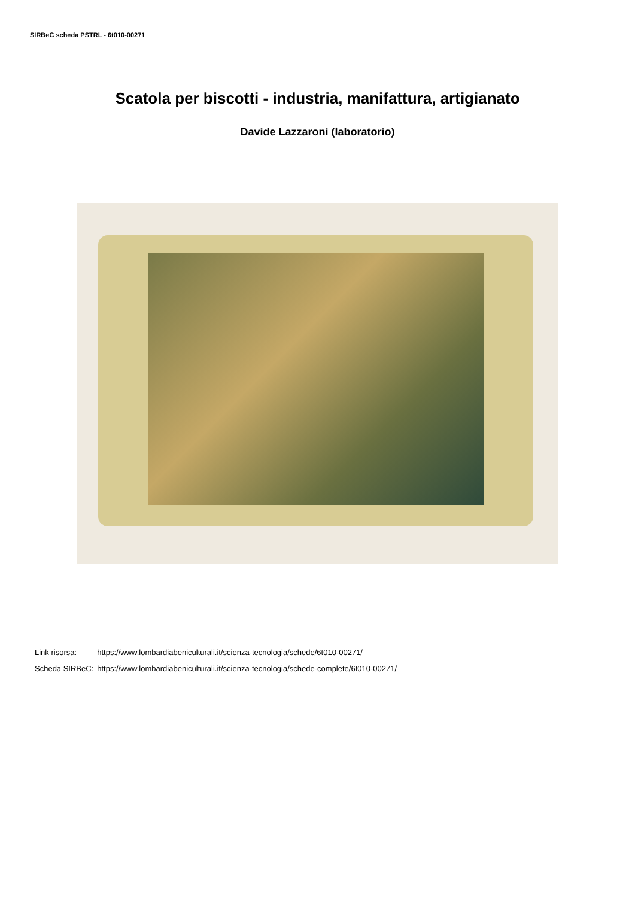SIRBeC scheda PSTRL - 6t010-00271
Scatola per biscotti - industria, manifattura, artigianato
Davide Lazzaroni (laboratorio)
| Link risorsa: | https://www.lombardiabeniculturali.it/scienza-tecnologia/schede/6t010-00271/ |
| Scheda SIRBeC: | https://www.lombardiabeniculturali.it/scienza-tecnologia/schede-complete/6t010-00271/ |